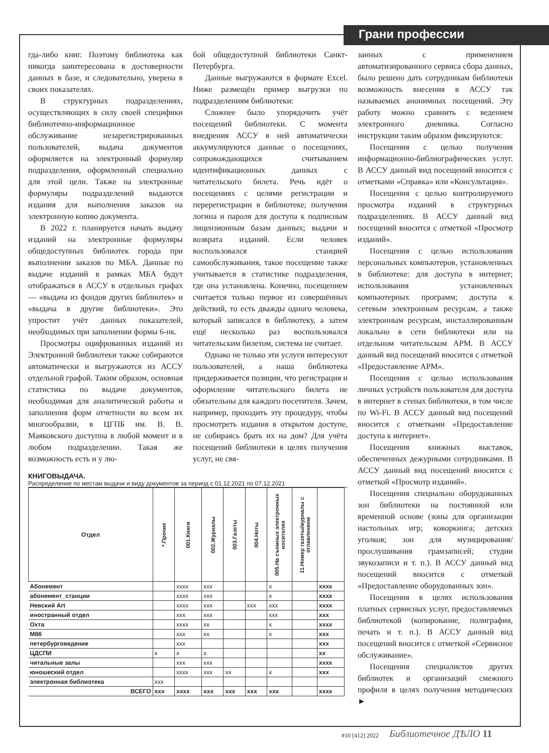Грани профессии
гда-либо книг. Поэтому библиотека как никогда заинтересована в достоверности данных в базе, и следовательно, уверена в своих показателях.
В структурных подразделениях, осуществляющих в силу своей специфики библиотечно-информационное обслуживание незарегистрированных пользователей, выдача документов оформляется на электронный формуляр подразделения, оформленный специально для этой цели. Также на электронные формуляры подразделений выдаются издания для выполнения заказов на электронную копию документа.
В 2022 г. планируется начать выдачу изданий на электронные формуляры общедоступных библиотек города при выполнении заказов по МБА. Данные по выдаче изданий в рамках МБА будут отображаться в АССУ в отдельных графах — «выдача из фондов других библиотек» и «выдача в другие библиотеки». Это упростит учёт данных показателей, необходимых при заполнении формы 6-нк.
Просмотры оцифрованных изданий из Электронной библиотеки также собираются автоматически и выгружаются из АССУ отдельной графой. Таким образом, основная статистика по выдаче документов, необходимая для аналитической работы и заполнения форм отчетности во всем их многообразии, в ЦГПБ им. В. В. Маяковского доступна в любой момент и в любом подразделении. Такая же возможность есть и у лю-
бой общедоступной библиотеки Санкт-Петербурга.
Данные выгружаются в формате Excel. Ниже размещён пример выгрузки по подразделениям библиотеки:
Сложнее было упорядочить учёт посещений библиотеки. С момента внедрения АССУ в ней автоматически аккумулируются данные о посещениях, сопровождающихся считыванием идентификационных данных с читательского билета. Речь идёт о посещениях с целями регистрации и перерегистрации в библиотеке; получения логина и пароля для доступа к подписным лицензионным базам данных; выдачи и возврата изданий. Если человек воспользовался станцией самообслуживания, такое посещение также учитывается в статистике подразделения, где она установлена. Конечно, посещением считается только первое из совершённых действий, то есть дважды одного человека, который записался в библиотеку, а затем ещё несколько раз воспользовался читательским билетом, система не считает.
Однако не только эти услуги интересуют пользователей, а наша библиотека придерживается позиции, что регистрация и оформление читательского билета не обязательны для каждого посетителя. Зачем, например, проходить эту процедуру, чтобы просмотреть издания в открытом доступе, не собираясь брать их на дом? Для учёта посещений библиотеки в целях получения услуг, не свя-
КНИГОВЫДАЧА.
Распределение по местам выдачи и виду документов за период с 01.12.2021 по 07.12.2021
| Отдел | *.Прочие | 001.Книги | 002.Журналы | 003.Газеты | 004.Ноты | 005.На съемных электронных носителях | 11.Номер газеты/журналы с оглавлением | |
| --- | --- | --- | --- | --- | --- | --- | --- | --- |
| Абонемент | | xxxx | xxx | | | x | | xxxx |
| абонемент_станции | | xxxx | xxx | | | x | | xxxx |
| Невский Art | | xxxx | xxx | | xxx | xxx | | xxxx |
| иностранный отдел | | xxx | xxx | | | xxx | | xxx |
| Охта | | xxxx | xx | | | x | | xxxx |
| М86 | | xxx | xx | | | x | | xxx |
| петербурговедение | | xxx | | | | | | xxx |
| ЦДСПИ | x | x | x | | | | | xx |
| читальные залы | | xxx | xxx | | | | | xxxx |
| юношеский отдел | | xxxx | xxx | xx | | x | | xxx |
| электронная библиотека | xxx | | | | | | | |
| ВСЕГО | xxx | xxxx | xxx | xxx | xxx | xxx | | xxxx |
занных с применением автоматизированного сервиса сбора данных, было решено дать сотрудникам библиотеки возможность внесения в АССУ так называемых анонимных посещений. Эту работу можно сравнить с ведением электронного дневника. Согласно инструкции таким образом фиксируются:
Посещения с целью получения информационно-библиографических услуг. В АССУ данный вид посещений вносится с отметками «Справка» или «Консультация».
Посещения с целью контролируемого просмотра изданий в структурных подразделениях. В АССУ данный вид посещений вносится с отметкой «Просмотр изданий».
Посещения с целью использования персональных компьютеров, установленных в библиотеке: для доступа в интернет; использования установленных компьютерных программ; доступа к сетевым электронным ресурсам, а также электронным ресурсам, инсталлированным локально в сети библиотеки или на отдельном читательском АРМ. В АССУ данный вид посещений вносится с отметкой «Предоставление АРМ».
Посещения с целью использования личных устройств пользователя для доступа в интернет в стенах библиотеки, в том числе по Wi-Fi. В АССУ данный вид посещений вносится с отметками «Предоставление доступа к интернет».
Посещения книжных выставок, обеспеченных дежурными сотрудниками. В АССУ данный вид посещений вносится с отметкой «Просмотр изданий».
Посещения специально оборудованных зон библиотеки на постоянной или временной основе (зоны для организации настольных игр; коворкинга; детских уголков; зон для музицирования/ прослушивания грамзаписей; студии звукозаписи и т. п.). В АССУ данный вид посещений вносится с отметкой «Предоставление оборудованных зон».
Посещения в целях использования платных сервисных услуг, предоставляемых библиотекой (копирование, полиграфия, печать и т. п.). В АССУ данный вид посещений вносится с отметкой «Сервисное обслуживание».
Посещения специалистов других библиотек и организаций смежного профиля в целях получения методических ►
#10 [412] 2022 Библиотечное ДѢЛО 11